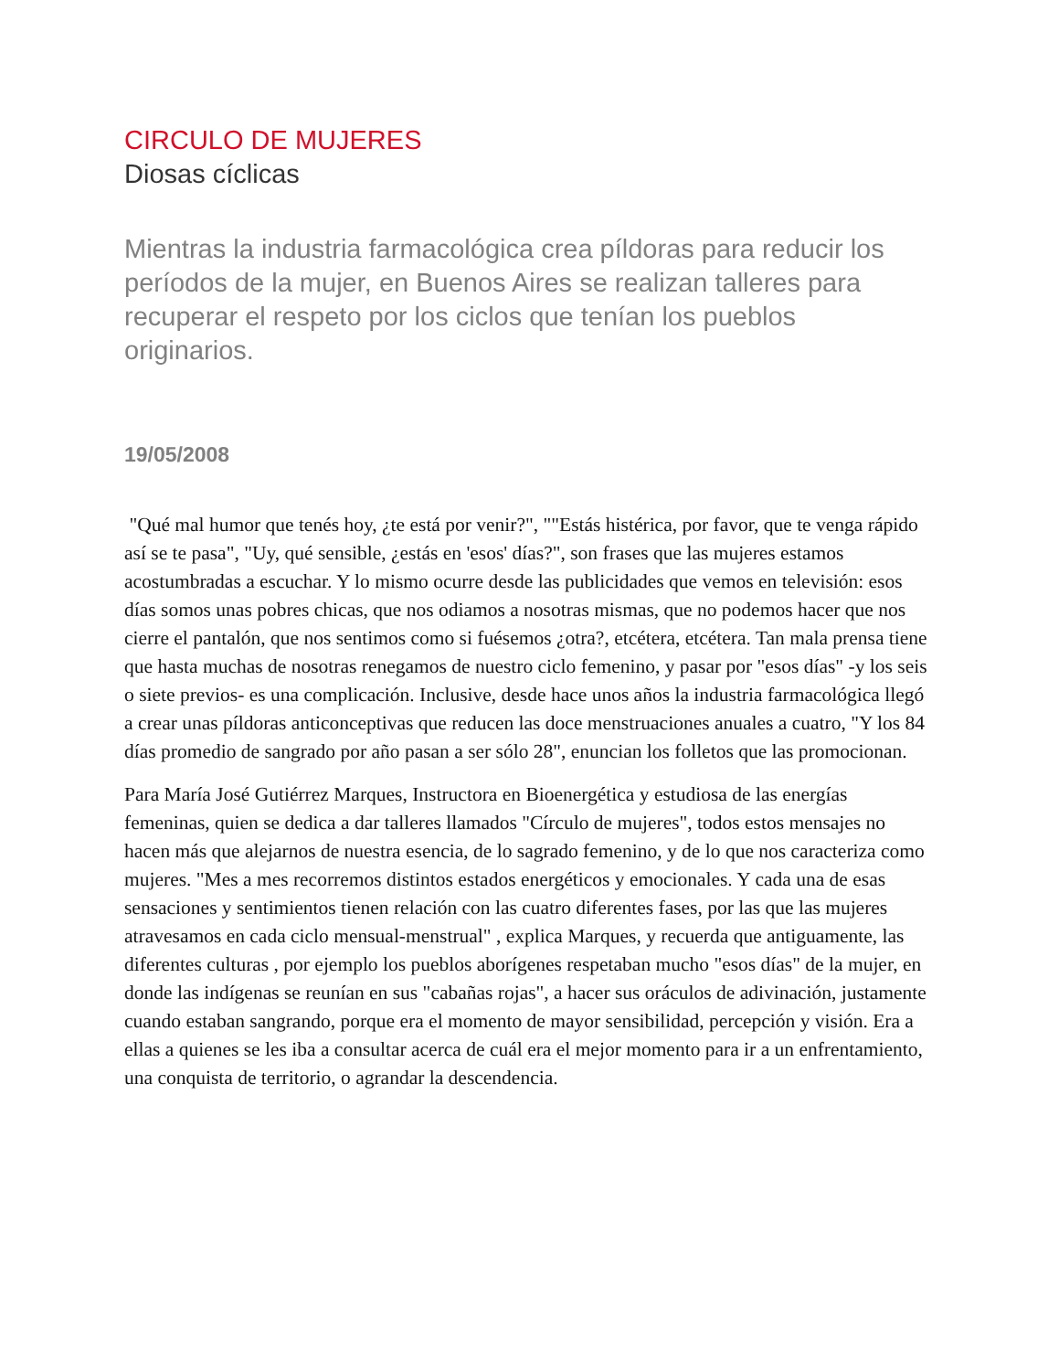CIRCULO DE MUJERES
Diosas cíclicas
Mientras la industria farmacológica crea píldoras para reducir los períodos de la mujer, en Buenos Aires se realizan talleres para recuperar el respeto por los ciclos que tenían los pueblos originarios.
19/05/2008
"Qué mal humor que tenés hoy, ¿te está por venir?", ""Estás histérica, por favor, que te venga rápido así se te pasa", "Uy, qué sensible, ¿estás en 'esos' días?", son frases que las mujeres estamos acostumbradas a escuchar. Y lo mismo ocurre desde las publicidades que vemos en televisión: esos días somos unas pobres chicas, que nos odiamos a nosotras mismas, que no podemos hacer que nos cierre el pantalón, que nos sentimos como si fuésemos ¿otra?, etcétera, etcétera. Tan mala prensa tiene que hasta muchas de nosotras renegamos de nuestro ciclo femenino, y pasar por "esos días" -y los seis o siete previos- es una complicación. Inclusive, desde hace unos años la industria farmacológica llegó a crear unas píldoras anticonceptivas que reducen las doce menstruaciones anuales a cuatro, "Y los 84 días promedio de sangrado por año pasan a ser sólo 28", enuncian los folletos que las promocionan.
Para María José Gutiérrez Marques, Instructora en Bioenergética y estudiosa de las energías femeninas, quien se dedica a dar talleres llamados "Círculo de mujeres", todos estos mensajes no hacen más que alejarnos de nuestra esencia, de lo sagrado femenino, y de lo que nos caracteriza como mujeres. "Mes a mes recorremos distintos estados energéticos y emocionales. Y cada una de esas sensaciones y sentimientos tienen relación con las cuatro diferentes fases, por las que las mujeres atravesamos en cada ciclo mensual-menstrual" , explica Marques, y recuerda que antiguamente, las diferentes culturas , por ejemplo los pueblos aborígenes respetaban mucho "esos días" de la mujer, en donde las indígenas se reunían en sus "cabañas rojas", a hacer sus oráculos de adivinación, justamente cuando estaban sangrando, porque era el momento de mayor sensibilidad, percepción y visión. Era a ellas a quienes se les iba a consultar acerca de cuál era el mejor momento para ir a un enfrentamiento, una conquista de territorio, o agrandar la descendencia.